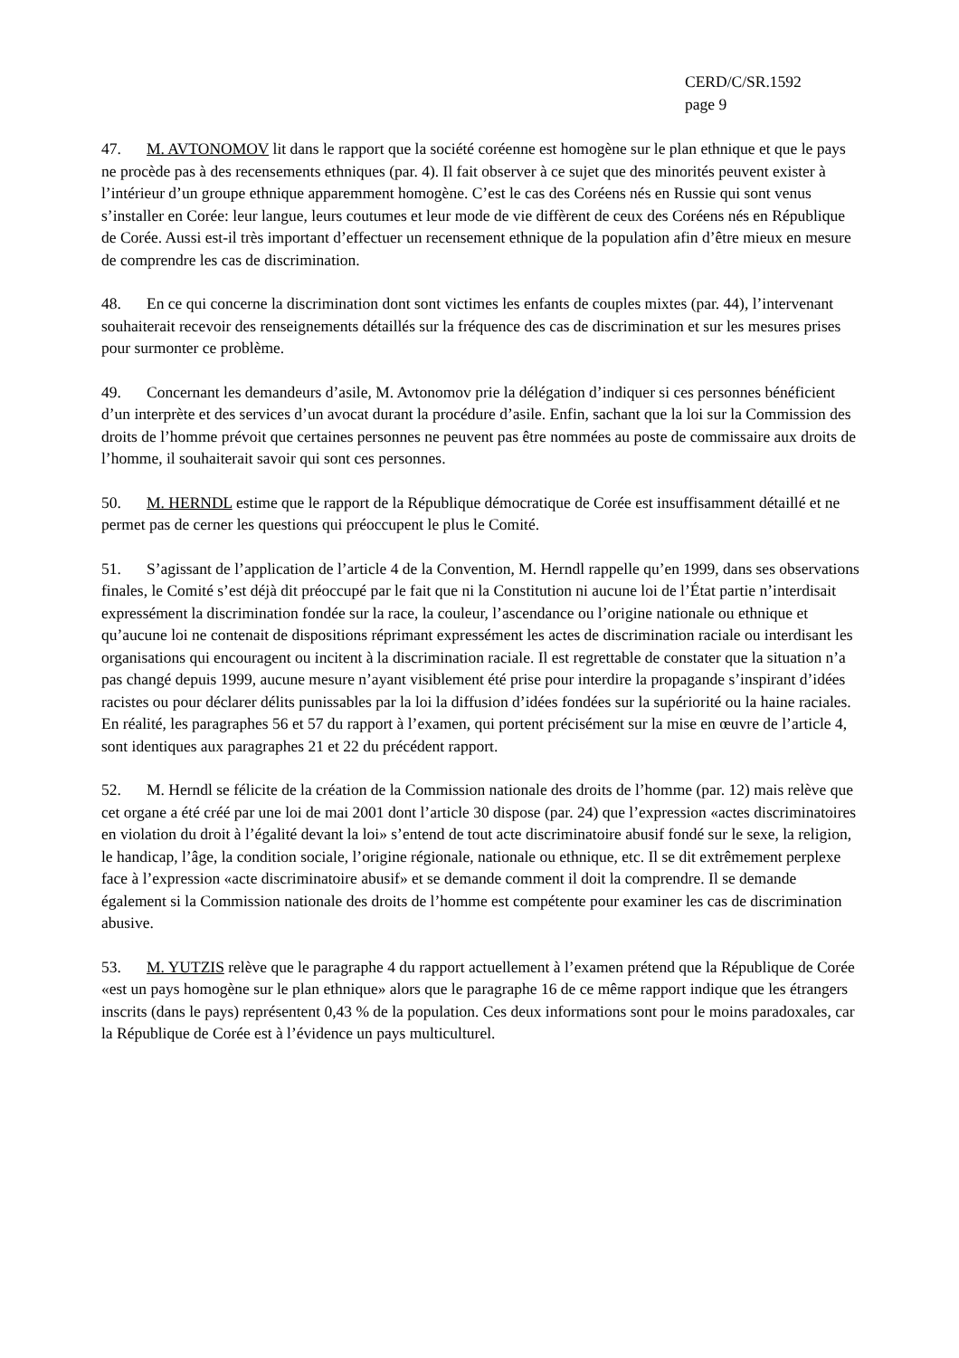CERD/C/SR.1592
page 9
47. M. AVTONOMOV lit dans le rapport que la société coréenne est homogène sur le plan ethnique et que le pays ne procède pas à des recensements ethniques (par. 4). Il fait observer à ce sujet que des minorités peuvent exister à l’intérieur d’un groupe ethnique apparemment homogène. C’est le cas des Coréens nés en Russie qui sont venus s’installer en Corée: leur langue, leurs coutumes et leur mode de vie diffèrent de ceux des Coréens nés en République de Corée. Aussi est-il très important d’effectuer un recensement ethnique de la population afin d’être mieux en mesure de comprendre les cas de discrimination.
48. En ce qui concerne la discrimination dont sont victimes les enfants de couples mixtes (par. 44), l’intervenant souhaiterait recevoir des renseignements détaillés sur la fréquence des cas de discrimination et sur les mesures prises pour surmonter ce problème.
49. Concernant les demandeurs d’asile, M. Avtonomov prie la délégation d’indiquer si ces personnes bénéficient d’un interprète et des services d’un avocat durant la procédure d’asile. Enfin, sachant que la loi sur la Commission des droits de l’homme prévoit que certaines personnes ne peuvent pas être nommées au poste de commissaire aux droits de l’homme, il souhaiterait savoir qui sont ces personnes.
50. M. HERNDL estime que le rapport de la République démocratique de Corée est insuffisamment détaillé et ne permet pas de cerner les questions qui préoccupent le plus le Comité.
51. S’agissant de l’application de l’article 4 de la Convention, M. Herndl rappelle qu’en 1999, dans ses observations finales, le Comité s’est déjà dit préoccupé par le fait que ni la Constitution ni aucune loi de l’État partie n’interdisait expressément la discrimination fondée sur la race, la couleur, l’ascendance ou l’origine nationale ou ethnique et qu’aucune loi ne contenait de dispositions réprimant expressément les actes de discrimination raciale ou interdisant les organisations qui encouragent ou incitent à la discrimination raciale. Il est regrettable de constater que la situation n’a pas changé depuis 1999, aucune mesure n’ayant visiblement été prise pour interdire la propagande s’inspirant d’idées racistes ou pour déclarer délits punissables par la loi la diffusion d’idées fondées sur la supériorité ou la haine raciales. En réalité, les paragraphes 56 et 57 du rapport à l’examen, qui portent précisément sur la mise en œuvre de l’article 4, sont identiques aux paragraphes 21 et 22 du précédent rapport.
52. M. Herndl se félicite de la création de la Commission nationale des droits de l’homme (par. 12) mais relève que cet organe a été créé par une loi de mai 2001 dont l’article 30 dispose (par. 24) que l’expression «actes discriminatoires en violation du droit à l’égalité devant la loi» s’entend de tout acte discriminatoire abusif fondé sur le sexe, la religion, le handicap, l’âge, la condition sociale, l’origine régionale, nationale ou ethnique, etc. Il se dit extrêmement perplexe face à l’expression «acte discriminatoire abusif» et se demande comment il doit la comprendre. Il se demande également si la Commission nationale des droits de l’homme est compétente pour examiner les cas de discrimination abusive.
53. M. YUTZIS relève que le paragraphe 4 du rapport actuellement à l’examen prétend que la République de Corée «est un pays homogène sur le plan ethnique» alors que le paragraphe 16 de ce même rapport indique que les étrangers inscrits (dans le pays) représentent 0,43 % de la population. Ces deux informations sont pour le moins paradoxales, car la République de Corée est à l’évidence un pays multiculturel.